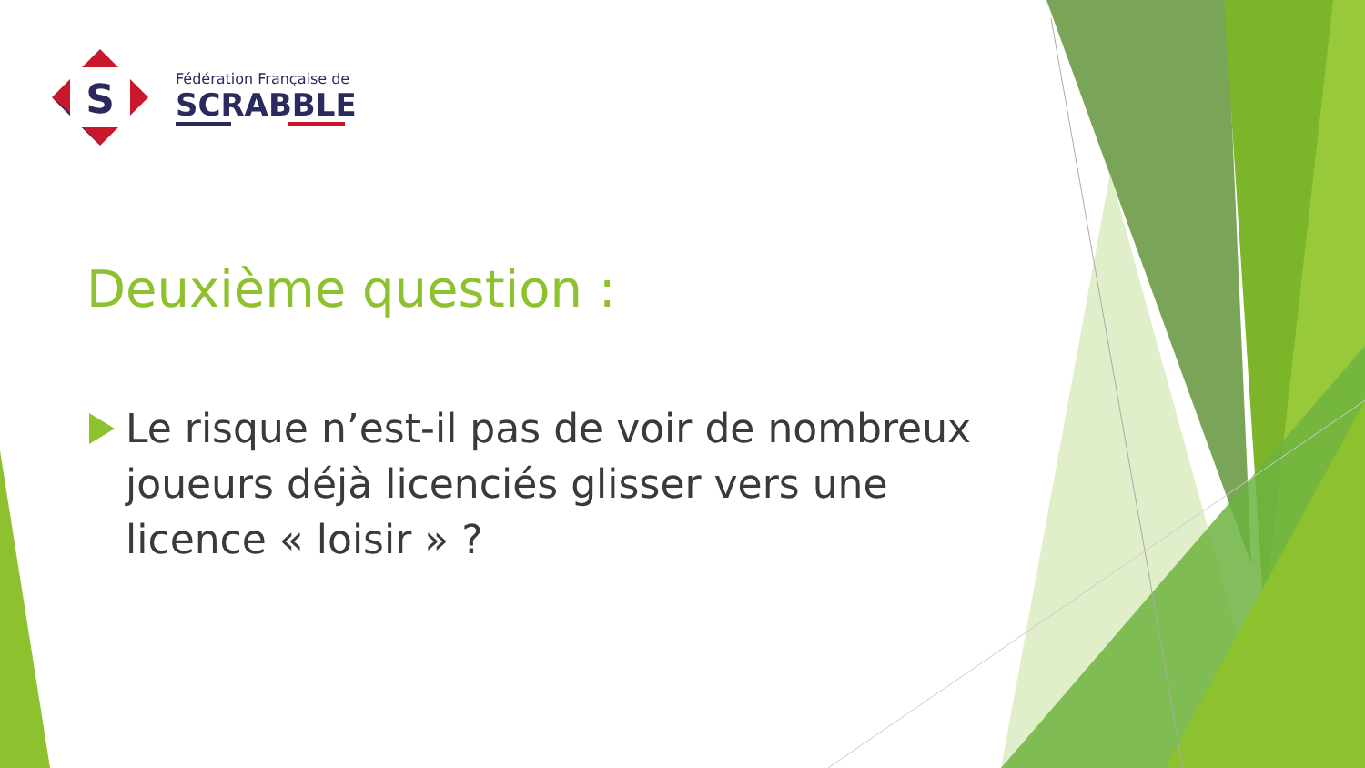S
Fédération Française de
SCRABBLE
Deuxième question :
Le risque n’est-il pas de voir de nombreux joueurs déjà licenciés glisser vers une licence « loisir » ?